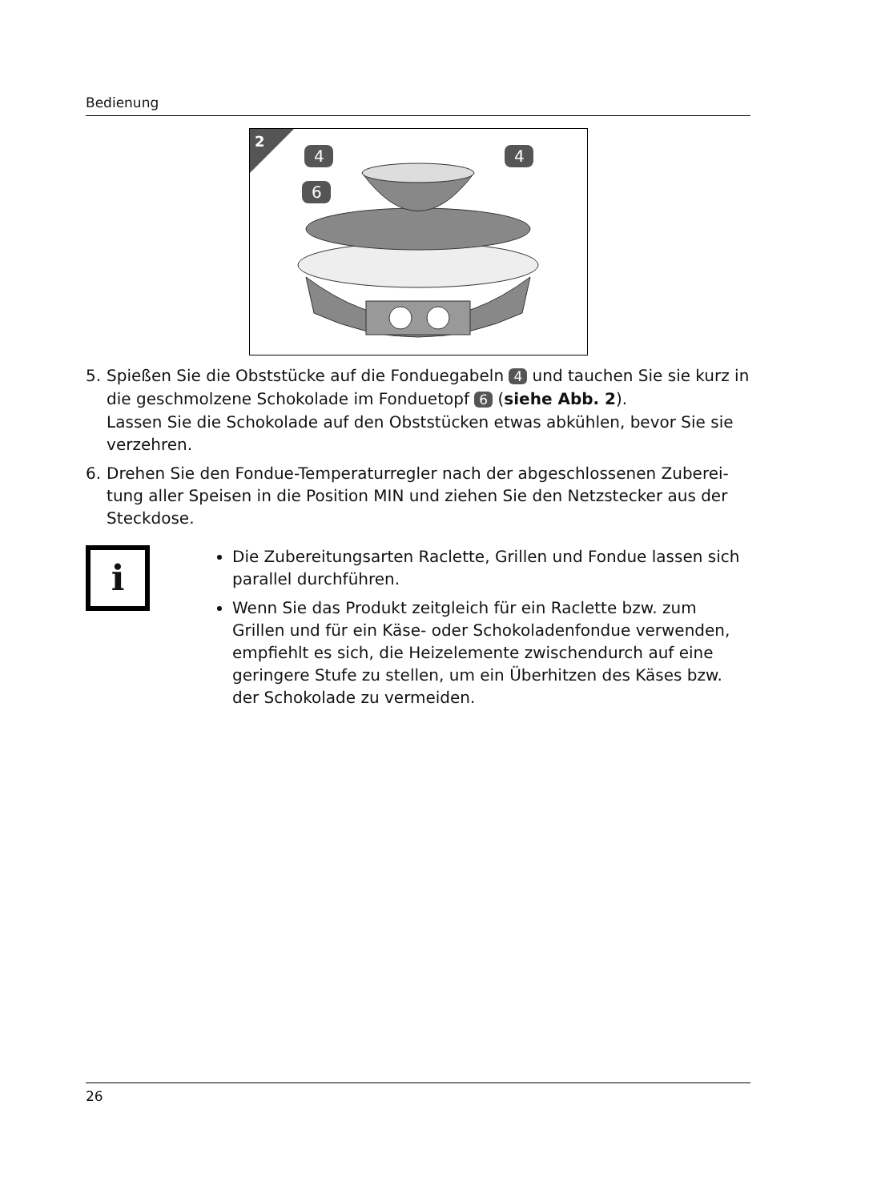Bedienung
2
4
4
6
5. Spießen Sie die Obststücke auf die Fonduegabeln 4 und tauchen Sie sie kurz in die geschmolzene Schokolade im Fonduetopf 6 (siehe Abb. 2).
Lassen Sie die Schokolade auf den Obststücken etwas abkühlen, bevor Sie sie verzehren.
6. Drehen Sie den Fondue-Temperaturregler nach der abgeschlossenen Zuberei-tung aller Speisen in die Position MIN und ziehen Sie den Netzstecker aus der Steckdose.
i
Die Zubereitungsarten Raclette, Grillen und Fondue lassen sich parallel durchführen.
Wenn Sie das Produkt zeitgleich für ein Raclette bzw. zum Grillen und für ein Käse- oder Schokoladenfondue verwenden, empfiehlt es sich, die Heizelemente zwischendurch auf eine geringere Stufe zu stellen, um ein Überhitzen des Käses bzw. der Schokolade zu vermeiden.
26